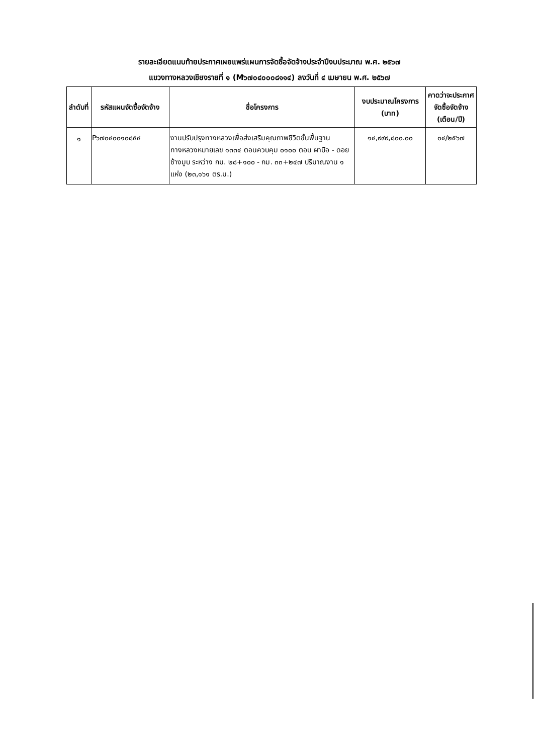รายละเอียดแนบท้ายประกาศเผยแพร่แผนการจัดซื้อจัดจ้างประจำปีงบประมาณ พ.ศ. ๒๕๖๗
แขวงทางหลวงเชียงรายที่ ๑ (M๖๗๐๔๐๐๐๘๑๑๔) ลงวันที่ ๔ เมษายน พ.ศ. ๒๕๖๗
| ลำดับที่ | รหัสแผนจัดซื้อจัดจ้าง | ชื่อโครงการ | งบประมาณโครงการ (บาท) | คาดว่าจะประกาศจัดซื้อจัดจ้าง (เดือน/ปี) |
| --- | --- | --- | --- | --- |
| ๑ | P๖๗๐๔๐๐๑๐๘๕๔ | งานปรับปรุงทางหลวงเพื่อส่งเสริมคุณภาพชีวิตขั้นพื้นฐาน ทางหลวงหมายเลข ๑๓๓๔ ตอนควบคุม ๐๑๐๐ ตอน ผาบือ - ดอยช้างมูบ ระหว่าง กม. ๒๘+๑๐๐ - กม. ๓๓+๒๔๗ ปริมาณงาน ๑ แห่ง (๒๓,๑๖๑ ตร.ม.) | ๑๔,๙๙๙,๘๐๐.๐๐ | ๐๔/๒๕๖๗ |